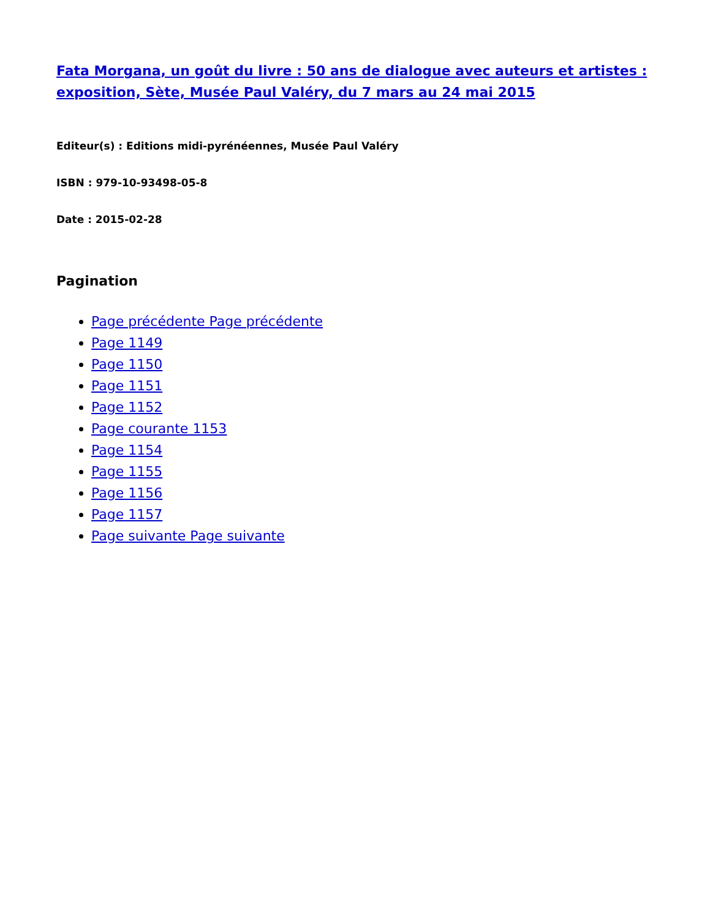Fata Morgana, un goût du livre : 50 ans de dialogue avec auteurs et artistes : exposition, Sète, Musée Paul Valéry, du 7 mars au 24 mai 2015
Editeur(s) : Editions midi-pyrénéennes, Musée Paul Valéry
ISBN : 979-10-93498-05-8
Date : 2015-02-28
Pagination
Page précédente Page précédente
Page 1149
Page 1150
Page 1151
Page 1152
Page courante 1153
Page 1154
Page 1155
Page 1156
Page 1157
Page suivante Page suivante